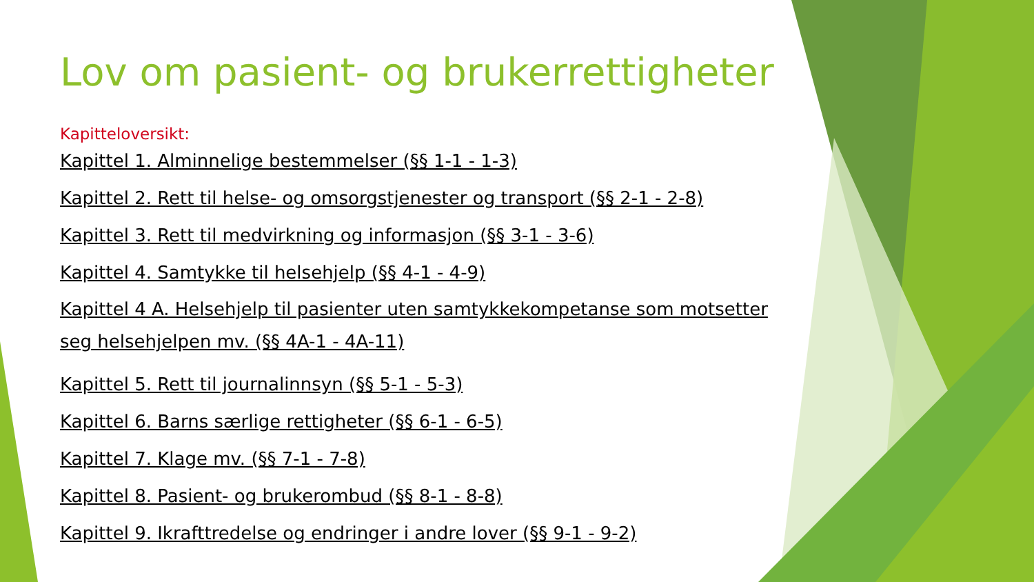Lov om pasient- og brukerrettigheter
Kapitteloversikt:
Kapittel 1. Alminnelige bestemmelser (§§ 1-1 - 1-3)
Kapittel 2. Rett til helse- og omsorgstjenester og transport (§§ 2-1 - 2-8)
Kapittel 3. Rett til medvirkning og informasjon (§§ 3-1 - 3-6)
Kapittel 4. Samtykke til helsehjelp (§§ 4-1 - 4-9)
Kapittel 4 A. Helsehjelp til pasienter uten samtykkekompetanse som motsetter seg helsehjelpen mv. (§§ 4A-1 - 4A-11)
Kapittel 5. Rett til journalinnsyn (§§ 5-1 - 5-3)
Kapittel 6. Barns særlige rettigheter (§§ 6-1 - 6-5)
Kapittel 7. Klage mv. (§§ 7-1 - 7-8)
Kapittel 8. Pasient- og brukerombud (§§ 8-1 - 8-8)
Kapittel 9. Ikrafttredelse og endringer i andre lover (§§ 9-1 - 9-2)